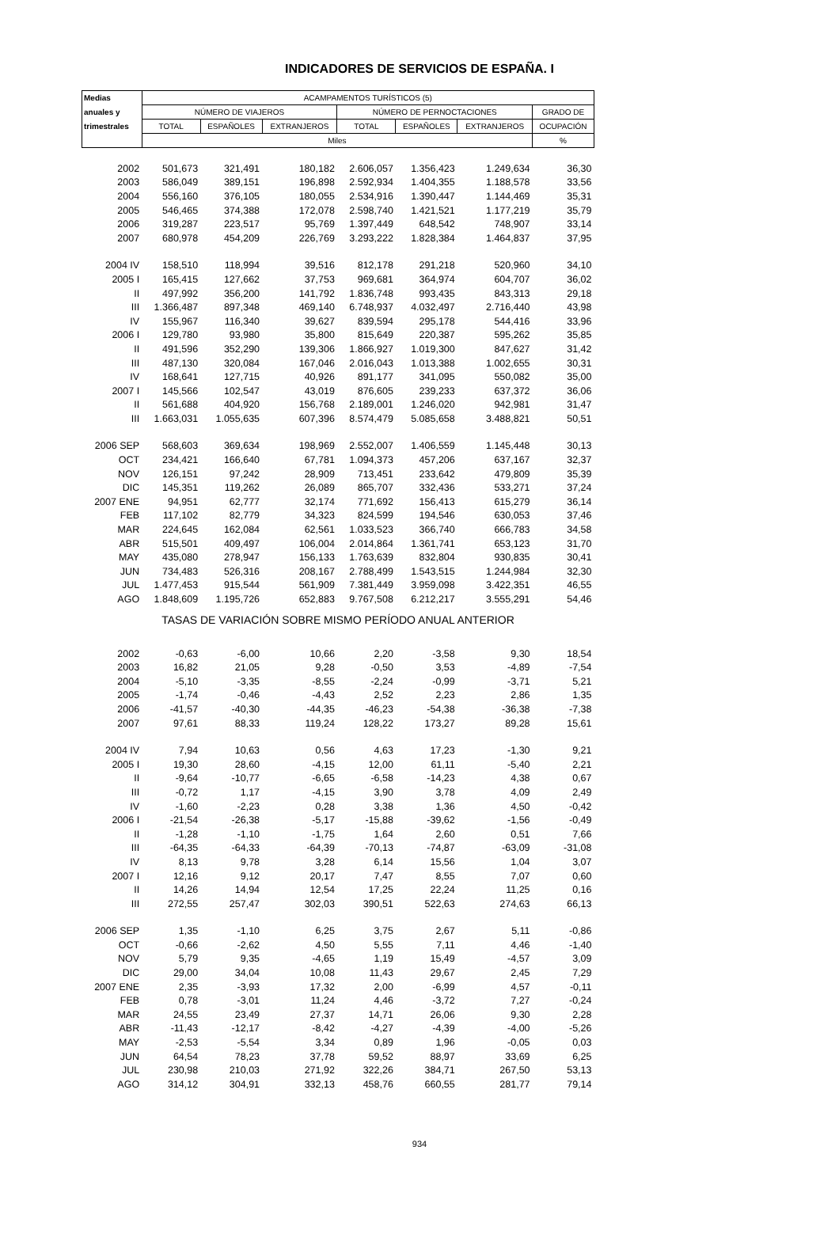INDICADORES DE SERVICIOS DE ESPAÑA. I
| Medias | ACAMPAMENTOS TURÍSTICOS (5) | | | | | | |
| --- | --- | --- | --- | --- | --- | --- | --- |
| anuales y | NÚMERO DE VIAJEROS | | | NÚMERO DE PERNOCTACIONES | | | GRADO DE |
| trimestrales | TOTAL | ESPAÑOLES | EXTRANJEROS | TOTAL | ESPAÑOLES | EXTRANJEROS | OCUPACIÓN |
| | Miles | | | | | | % |
| 2002 | 501,673 | 321,491 | 180,182 | 2.606,057 | 1.356,423 | 1.249,634 | 36,30 |
| 2003 | 586,049 | 389,151 | 196,898 | 2.592,934 | 1.404,355 | 1.188,578 | 33,56 |
| 2004 | 556,160 | 376,105 | 180,055 | 2.534,916 | 1.390,447 | 1.144,469 | 35,31 |
| 2005 | 546,465 | 374,388 | 172,078 | 2.598,740 | 1.421,521 | 1.177,219 | 35,79 |
| 2006 | 319,287 | 223,517 | 95,769 | 1.397,449 | 648,542 | 748,907 | 33,14 |
| 2007 | 680,978 | 454,209 | 226,769 | 3.293,222 | 1.828,384 | 1.464,837 | 37,95 |
| 2004 IV | 158,510 | 118,994 | 39,516 | 812,178 | 291,218 | 520,960 | 34,10 |
| 2005 I | 165,415 | 127,662 | 37,753 | 969,681 | 364,974 | 604,707 | 36,02 |
| II | 497,992 | 356,200 | 141,792 | 1.836,748 | 993,435 | 843,313 | 29,18 |
| III | 1.366,487 | 897,348 | 469,140 | 6.748,937 | 4.032,497 | 2.716,440 | 43,98 |
| IV | 155,967 | 116,340 | 39,627 | 839,594 | 295,178 | 544,416 | 33,96 |
| 2006 I | 129,780 | 93,980 | 35,800 | 815,649 | 220,387 | 595,262 | 35,85 |
| II | 491,596 | 352,290 | 139,306 | 1.866,927 | 1.019,300 | 847,627 | 31,42 |
| III | 487,130 | 320,084 | 167,046 | 2.016,043 | 1.013,388 | 1.002,655 | 30,31 |
| IV | 168,641 | 127,715 | 40,926 | 891,177 | 341,095 | 550,082 | 35,00 |
| 2007 I | 145,566 | 102,547 | 43,019 | 876,605 | 239,233 | 637,372 | 36,06 |
| II | 561,688 | 404,920 | 156,768 | 2.189,001 | 1.246,020 | 942,981 | 31,47 |
| III | 1.663,031 | 1.055,635 | 607,396 | 8.574,479 | 5.085,658 | 3.488,821 | 50,51 |
| 2006 SEP | 568,603 | 369,634 | 198,969 | 2.552,007 | 1.406,559 | 1.145,448 | 30,13 |
| OCT | 234,421 | 166,640 | 67,781 | 1.094,373 | 457,206 | 637,167 | 32,37 |
| NOV | 126,151 | 97,242 | 28,909 | 713,451 | 233,642 | 479,809 | 35,39 |
| DIC | 145,351 | 119,262 | 26,089 | 865,707 | 332,436 | 533,271 | 37,24 |
| 2007 ENE | 94,951 | 62,777 | 32,174 | 771,692 | 156,413 | 615,279 | 36,14 |
| FEB | 117,102 | 82,779 | 34,323 | 824,599 | 194,546 | 630,053 | 37,46 |
| MAR | 224,645 | 162,084 | 62,561 | 1.033,523 | 366,740 | 666,783 | 34,58 |
| ABR | 515,501 | 409,497 | 106,004 | 2.014,864 | 1.361,741 | 653,123 | 31,70 |
| MAY | 435,080 | 278,947 | 156,133 | 1.763,639 | 832,804 | 930,835 | 30,41 |
| JUN | 734,483 | 526,316 | 208,167 | 2.788,499 | 1.543,515 | 1.244,984 | 32,30 |
| JUL | 1.477,453 | 915,544 | 561,909 | 7.381,449 | 3.959,098 | 3.422,351 | 46,55 |
| AGO | 1.848,609 | 1.195,726 | 652,883 | 9.767,508 | 6.212,217 | 3.555,291 | 54,46 |
| TASAS DE VARIACIÓN SOBRE MISMO PERÍODO ANUAL ANTERIOR | | | | | | | |
| 2002 | -0,63 | -6,00 | 10,66 | 2,20 | -3,58 | 9,30 | 18,54 |
| 2003 | 16,82 | 21,05 | 9,28 | -0,50 | 3,53 | -4,89 | -7,54 |
| 2004 | -5,10 | -3,35 | -8,55 | -2,24 | -0,99 | -3,71 | 5,21 |
| 2005 | -1,74 | -0,46 | -4,43 | 2,52 | 2,23 | 2,86 | 1,35 |
| 2006 | -41,57 | -40,30 | -44,35 | -46,23 | -54,38 | -36,38 | -7,38 |
| 2007 | 97,61 | 88,33 | 119,24 | 128,22 | 173,27 | 89,28 | 15,61 |
| 2004 IV | 7,94 | 10,63 | 0,56 | 4,63 | 17,23 | -1,30 | 9,21 |
| 2005 I | 19,30 | 28,60 | -4,15 | 12,00 | 61,11 | -5,40 | 2,21 |
| II | -9,64 | -10,77 | -6,65 | -6,58 | -14,23 | 4,38 | 0,67 |
| III | -0,72 | 1,17 | -4,15 | 3,90 | 3,78 | 4,09 | 2,49 |
| IV | -1,60 | -2,23 | 0,28 | 3,38 | 1,36 | 4,50 | -0,42 |
| 2006 I | -21,54 | -26,38 | -5,17 | -15,88 | -39,62 | -1,56 | -0,49 |
| II | -1,28 | -1,10 | -1,75 | 1,64 | 2,60 | 0,51 | 7,66 |
| III | -64,35 | -64,33 | -64,39 | -70,13 | -74,87 | -63,09 | -31,08 |
| IV | 8,13 | 9,78 | 3,28 | 6,14 | 15,56 | 1,04 | 3,07 |
| 2007 I | 12,16 | 9,12 | 20,17 | 7,47 | 8,55 | 7,07 | 0,60 |
| II | 14,26 | 14,94 | 12,54 | 17,25 | 22,24 | 11,25 | 0,16 |
| III | 272,55 | 257,47 | 302,03 | 390,51 | 522,63 | 274,63 | 66,13 |
| 2006 SEP | 1,35 | -1,10 | 6,25 | 3,75 | 2,67 | 5,11 | -0,86 |
| OCT | -0,66 | -2,62 | 4,50 | 5,55 | 7,11 | 4,46 | -1,40 |
| NOV | 5,79 | 9,35 | -4,65 | 1,19 | 15,49 | -4,57 | 3,09 |
| DIC | 29,00 | 34,04 | 10,08 | 11,43 | 29,67 | 2,45 | 7,29 |
| 2007 ENE | 2,35 | -3,93 | 17,32 | 2,00 | -6,99 | 4,57 | -0,11 |
| FEB | 0,78 | -3,01 | 11,24 | 4,46 | -3,72 | 7,27 | -0,24 |
| MAR | 24,55 | 23,49 | 27,37 | 14,71 | 26,06 | 9,30 | 2,28 |
| ABR | -11,43 | -12,17 | -8,42 | -4,27 | -4,39 | -4,00 | -5,26 |
| MAY | -2,53 | -5,54 | 3,34 | 0,89 | 1,96 | -0,05 | 0,03 |
| JUN | 64,54 | 78,23 | 37,78 | 59,52 | 88,97 | 33,69 | 6,25 |
| JUL | 230,98 | 210,03 | 271,92 | 322,26 | 384,71 | 267,50 | 53,13 |
| AGO | 314,12 | 304,91 | 332,13 | 458,76 | 660,55 | 281,77 | 79,14 |
934